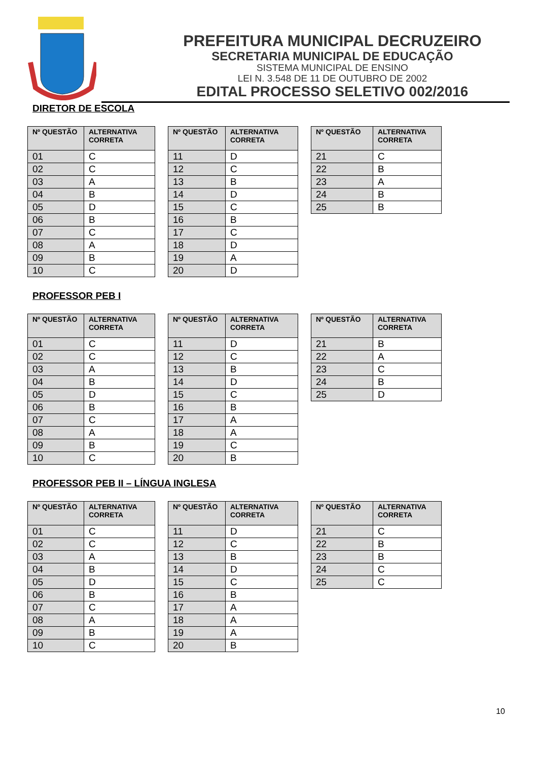PREFEITURA MUNICIPAL DECRUZEIRO
SECRETARIA MUNICIPAL DE EDUCAÇÃO
SISTEMA MUNICIPAL DE ENSINO
LEI N. 3.548 DE 11 DE OUTUBRO DE 2002
EDITAL PROCESSO SELETIVO 002/2016
DIRETOR DE ESCOLA
| Nº QUESTÃO | ALTERNATIVA CORRETA |
| --- | --- |
| 01 | C |
| 02 | C |
| 03 | A |
| 04 | B |
| 05 | D |
| 06 | B |
| 07 | C |
| 08 | A |
| 09 | B |
| 10 | C |
| Nº QUESTÃO | ALTERNATIVA CORRETA |
| --- | --- |
| 11 | D |
| 12 | C |
| 13 | B |
| 14 | D |
| 15 | C |
| 16 | B |
| 17 | C |
| 18 | D |
| 19 | A |
| 20 | D |
| Nº QUESTÃO | ALTERNATIVA CORRETA |
| --- | --- |
| 21 | C |
| 22 | B |
| 23 | A |
| 24 | B |
| 25 | B |
PROFESSOR PEB I
| Nº QUESTÃO | ALTERNATIVA CORRETA |
| --- | --- |
| 01 | C |
| 02 | C |
| 03 | A |
| 04 | B |
| 05 | D |
| 06 | B |
| 07 | C |
| 08 | A |
| 09 | B |
| 10 | C |
| Nº QUESTÃO | ALTERNATIVA CORRETA |
| --- | --- |
| 11 | D |
| 12 | C |
| 13 | B |
| 14 | D |
| 15 | C |
| 16 | B |
| 17 | A |
| 18 | A |
| 19 | C |
| 20 | B |
| Nº QUESTÃO | ALTERNATIVA CORRETA |
| --- | --- |
| 21 | B |
| 22 | A |
| 23 | C |
| 24 | B |
| 25 | D |
PROFESSOR PEB II – LÍNGUA INGLESA
| Nº QUESTÃO | ALTERNATIVA CORRETA |
| --- | --- |
| 01 | C |
| 02 | C |
| 03 | A |
| 04 | B |
| 05 | D |
| 06 | B |
| 07 | C |
| 08 | A |
| 09 | B |
| 10 | C |
| Nº QUESTÃO | ALTERNATIVA CORRETA |
| --- | --- |
| 11 | D |
| 12 | C |
| 13 | B |
| 14 | D |
| 15 | C |
| 16 | B |
| 17 | A |
| 18 | A |
| 19 | A |
| 20 | B |
| Nº QUESTÃO | ALTERNATIVA CORRETA |
| --- | --- |
| 21 | C |
| 22 | B |
| 23 | B |
| 24 | C |
| 25 | C |
10